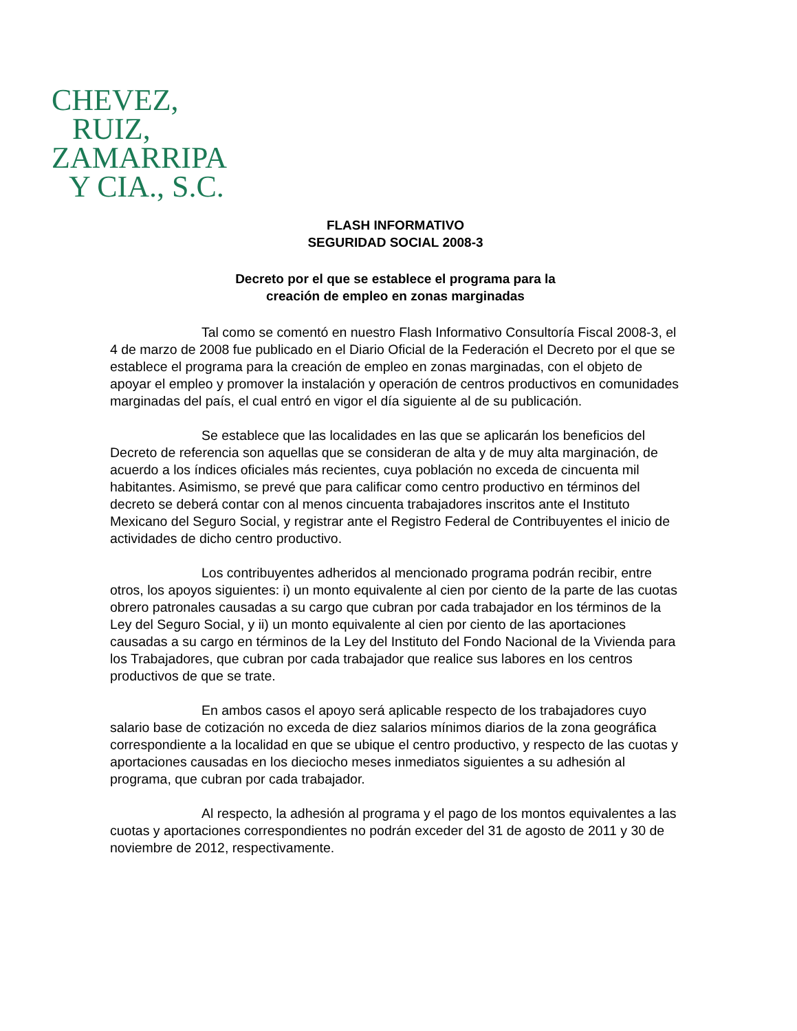CHEVEZ,
RUIZ,
ZAMARRIPA
Y CIA., S.C.
FLASH INFORMATIVO
SEGURIDAD SOCIAL 2008-3
Decreto por el que se establece el programa para la
creación de empleo en zonas marginadas
Tal como se comentó en nuestro Flash Informativo Consultoría Fiscal 2008-3, el 4 de marzo de 2008 fue publicado en el Diario Oficial de la Federación el Decreto por el que se establece el programa para la creación de empleo en zonas marginadas, con el objeto de apoyar el empleo y promover la instalación y operación de centros productivos en comunidades marginadas del país, el cual entró en vigor el día siguiente al de su publicación.
Se establece que las localidades en las que se aplicarán los beneficios del Decreto de referencia son aquellas que se consideran de alta y de muy alta marginación, de acuerdo a los índices oficiales más recientes, cuya población no exceda de cincuenta mil habitantes. Asimismo, se prevé que para calificar como centro productivo en términos del decreto se deberá contar con al menos cincuenta trabajadores inscritos ante el Instituto Mexicano del Seguro Social, y registrar ante el Registro Federal de Contribuyentes el inicio de actividades de dicho centro productivo.
Los contribuyentes adheridos al mencionado programa podrán recibir, entre otros, los apoyos siguientes: i) un monto equivalente al cien por ciento de la parte de las cuotas obrero patronales causadas a su cargo que cubran por cada trabajador en los términos de la Ley del Seguro Social, y ii) un monto equivalente al cien por ciento de las aportaciones causadas a su cargo en términos de la Ley del Instituto del Fondo Nacional de la Vivienda para los Trabajadores, que cubran por cada trabajador que realice sus labores en los centros productivos de que se trate.
En ambos casos el apoyo será aplicable respecto de los trabajadores cuyo salario base de cotización no exceda de diez salarios mínimos diarios de la zona geográfica correspondiente a la localidad en que se ubique el centro productivo, y respecto de las cuotas y aportaciones causadas en los dieciocho meses inmediatos siguientes a su adhesión al programa, que cubran por cada trabajador.
Al respecto, la adhesión al programa y el pago de los montos equivalentes a las cuotas y aportaciones correspondientes no podrán exceder del 31 de agosto de 2011 y 30 de noviembre de 2012, respectivamente.